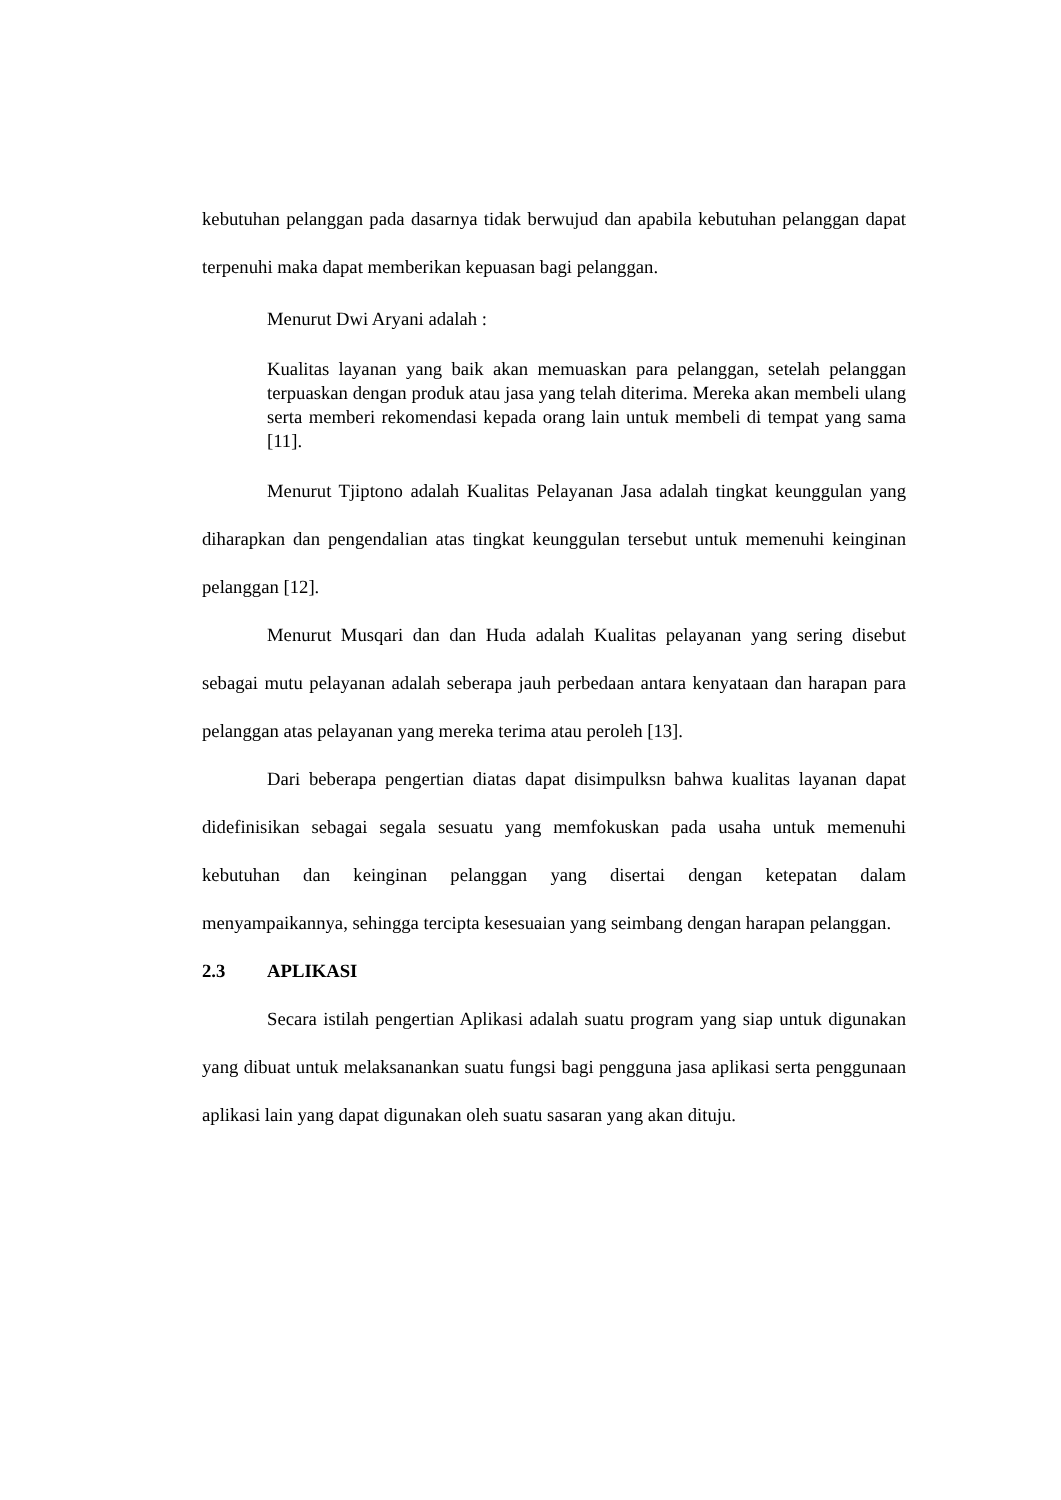kebutuhan pelanggan pada dasarnya tidak berwujud dan apabila kebutuhan pelanggan dapat terpenuhi maka dapat memberikan kepuasan bagi pelanggan.
Menurut Dwi Aryani adalah :
Kualitas layanan yang baik akan memuaskan para pelanggan, setelah pelanggan terpuaskan dengan produk atau jasa yang telah diterima. Mereka akan membeli ulang serta memberi rekomendasi kepada orang lain untuk membeli di tempat yang sama [11].
Menurut Tjiptono adalah Kualitas Pelayanan Jasa adalah tingkat keunggulan yang diharapkan dan pengendalian atas tingkat keunggulan tersebut untuk memenuhi keinginan pelanggan [12].
Menurut Musqari dan dan Huda adalah Kualitas pelayanan yang sering disebut sebagai mutu pelayanan adalah seberapa jauh perbedaan antara kenyataan dan harapan para pelanggan atas pelayanan yang mereka terima atau peroleh [13].
Dari beberapa pengertian diatas dapat disimpulksn bahwa kualitas layanan dapat didefinisikan sebagai segala sesuatu yang memfokuskan pada usaha untuk memenuhi kebutuhan dan keinginan pelanggan yang disertai dengan ketepatan dalam menyampaikannya, sehingga tercipta kesesuaian yang seimbang dengan harapan pelanggan.
2.3 APLIKASI
Secara istilah pengertian Aplikasi adalah suatu program yang siap untuk digunakan yang dibuat untuk melaksanankan suatu fungsi bagi pengguna jasa aplikasi serta penggunaan aplikasi lain yang dapat digunakan oleh suatu sasaran yang akan dituju.